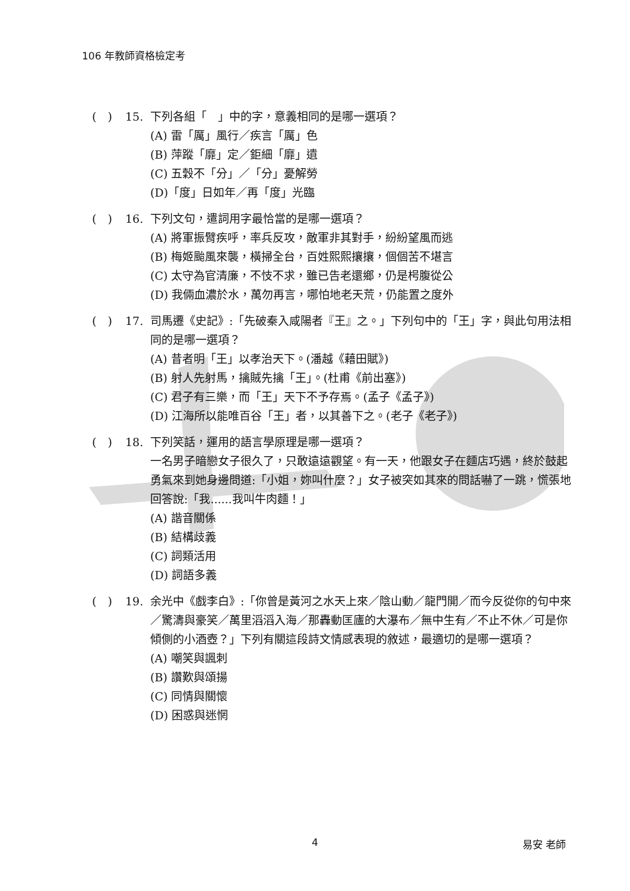106 年教師資格檢定考
(　) 15. 下列各組「　」中的字，意義相同的是哪一選項？
(A) 雷「厲」風行／疾言「厲」色
(B) 萍蹤「靡」定／鉅細「靡」遺
(C) 五穀不「分」／「分」憂解勞
(D)「度」日如年／再「度」光臨
(　) 16. 下列文句，遣詞用字最恰當的是哪一選項？
(A) 將軍振臂疾呼，率兵反攻，敵軍非其對手，紛紛望風而逃
(B) 梅姬颱風來襲，橫掃全台，百姓熙熙攘攘，個個苦不堪言
(C) 太守為官清廉，不忮不求，雖已告老還鄉，仍是枵腹從公
(D) 我倆血濃於水，萬勿再言，哪怕地老天荒，仍能置之度外
(　) 17. 司馬遷《史記》:「先破秦入咸陽者『王』之。」下列句中的「王」字，與此句用法相同的是哪一選項？
(A) 昔者明「王」以孝治天下。(潘越《藉田賦》)
(B) 射人先射馬，擒賊先擒「王」。(杜甫《前出塞》)
(C) 君子有三樂，而「王」天下不予存焉。(孟子《孟子》)
(D) 江海所以能唯百谷「王」者，以其善下之。(老子《老子》)
(　) 18. 下列笑話，運用的語言學原理是哪一選項？
一名男子暗戀女子很久了，只敢遠遠觀望。有一天，他跟女子在麵店巧遇，終於鼓起勇氣來到她身邊問道:「小姐，妳叫什麼？」女子被突如其來的問話嚇了一跳，慌張地回答說:「我......我叫牛肉麵！」
(A) 諧音關係
(B) 結構歧義
(C) 詞類活用
(D) 詞語多義
(　) 19. 余光中《戲李白》:「你曾是黃河之水天上來／陰山動／龍門開／而今反從你的句中來／驚濤與豪笑／萬里滔滔入海／那轟動匡廬的大瀑布／無中生有／不止不休／可是你傾側的小酒壺？」下列有關這段詩文情感表現的敘述，最適切的是哪一選項？
(A) 嘲笑與諷刺
(B) 讚歎與頌揚
(C) 同情與關懷
(D) 困惑與迷惘
4 易安 老師